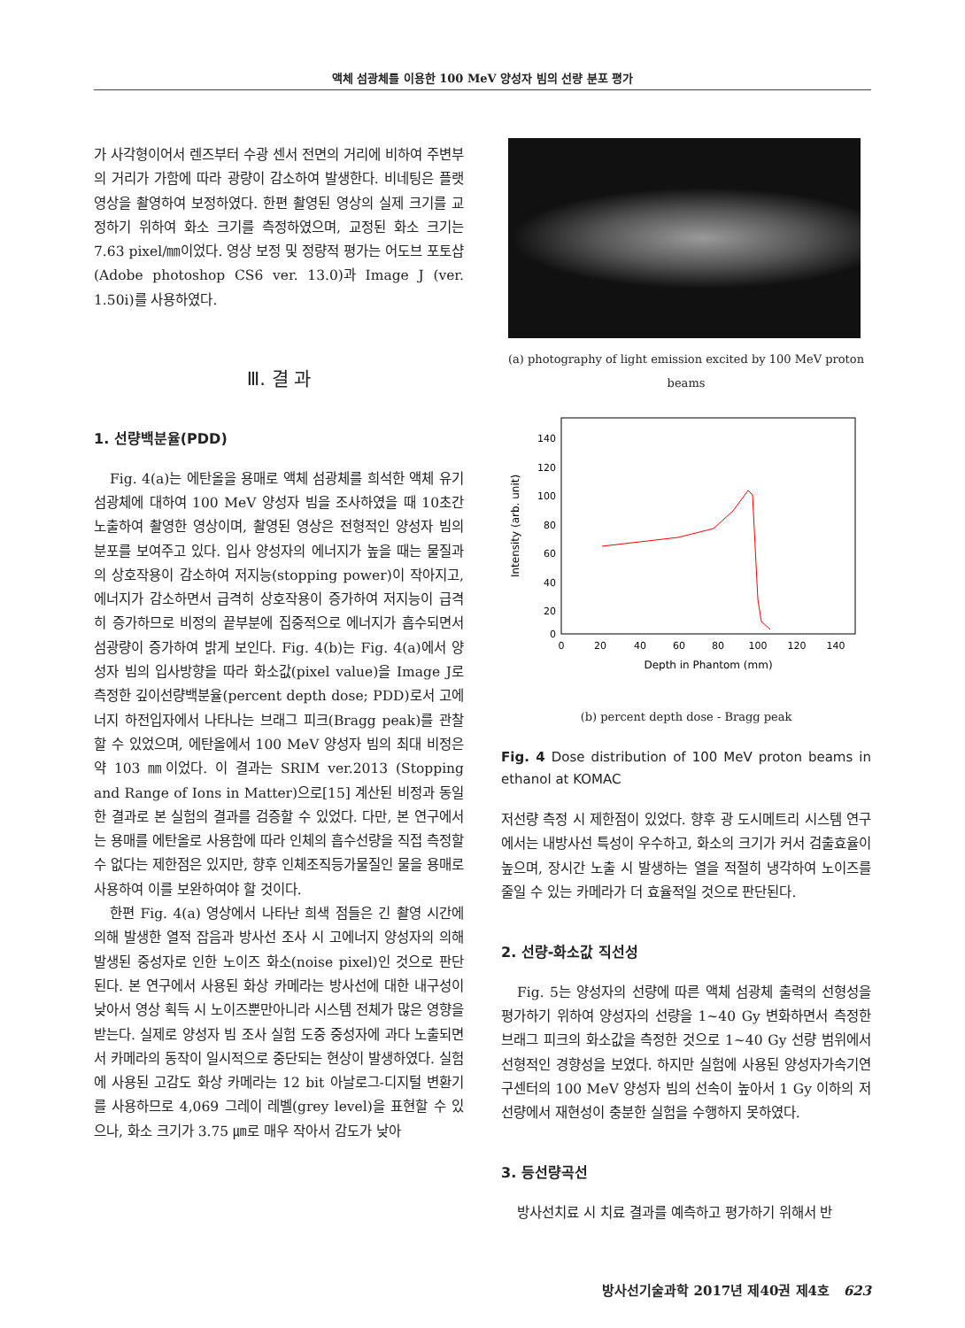액체 섬광체를 이용한 100 MeV 양성자 빔의 선량 분포 평가
가 사각형이어서 렌즈부터 수광 센서 전면의 거리에 비하여 주변부의 거리가 가함에 따라 광량이 감소하여 발생한다. 비네팅은 플랫 영상을 촬영하여 보정하였다. 한편 촬영된 영상의 실제 크기를 교정하기 위하여 화소 크기를 측정하였으며, 교정된 화소 크기는 7.63 pixel/㎜이었다. 영상 보정 및 정량적 평가는 어도브 포토샵(Adobe photoshop CS6 ver. 13.0)과 Image J (ver. 1.50i)를 사용하였다.
Ⅲ. 결 과
1. 선량백분율(PDD)
Fig. 4(a)는 에탄올을 용매로 액체 섬광체를 희석한 액체 유기섬광체에 대하여 100 MeV 양성자 빔을 조사하였을 때 10초간 노출하여 촬영한 영상이며, 촬영된 영상은 전형적인 양성자 빔의 분포를 보여주고 있다. 입사 양성자의 에너지가 높을 때는 물질과의 상호작용이 감소하여 저지능(stopping power)이 작아지고, 에너지가 감소하면서 급격히 상호작용이 증가하여 저지능이 급격히 증가하므로 비정의 끝부분에 집중적으로 에너지가 흡수되면서 섬광량이 증가하여 밝게 보인다. Fig. 4(b)는 Fig. 4(a)에서 양성자 빔의 입사방향을 따라 화소값(pixel value)을 Image J로 측정한 깊이선량백분율(percent depth dose; PDD)로서 고에너지 하전입자에서 나타나는 브래그 피크(Bragg peak)를 관찰할 수 있었으며, 에탄올에서 100 MeV 양성자 빔의 최대 비정은 약 103 ㎜이었다. 이 결과는 SRIM ver.2013 (Stopping and Range of Ions in Matter)으로[15] 계산된 비정과 동일한 결과로 본 실험의 결과를 검증할 수 있었다. 다만, 본 연구에서는 용매를 에탄올로 사용함에 따라 인체의 흡수선량을 직접 측정할 수 없다는 제한점은 있지만, 향후 인체조직등가물질인 물을 용매로 사용하여 이를 보완하여야 할 것이다.
한편 Fig. 4(a) 영상에서 나타난 희색 점들은 긴 촬영 시간에 의해 발생한 열적 잡음과 방사선 조사 시 고에너지 양성자의 의해 발생된 중성자로 인한 노이즈 화소(noise pixel)인 것으로 판단된다. 본 연구에서 사용된 화상 카메라는 방사선에 대한 내구성이 낮아서 영상 획득 시 노이즈뿐만아니라 시스템 전체가 많은 영향을 받는다. 실제로 양성자 빔 조사 실험 도중 중성자에 과다 노출되면서 카메라의 동작이 일시적으로 중단되는 현상이 발생하였다. 실험에 사용된 고감도 화상 카메라는 12 bit 아날로그-디지털 변환기를 사용하므로 4,069 그레이 레벨(grey level)을 표현할 수 있으나, 화소 크기가 3.75 ㎛로 매우 작아서 감도가 낮아
(a) photography of light emission excited by 100 MeV proton beams
140
120
100
80
60
40
20
0
0
20
40
60
80
100
120
140
Depth in Phantom (mm)
Intensity (arb. unit)
(b) percent depth dose - Bragg peak
Fig. 4 Dose distribution of 100 MeV proton beams in ethanol at KOMAC
저선량 측정 시 제한점이 있었다. 향후 광 도시메트리 시스템 연구에서는 내방사선 특성이 우수하고, 화소의 크기가 커서 검출효율이 높으며, 장시간 노출 시 발생하는 열을 적절히 냉각하여 노이즈를 줄일 수 있는 카메라가 더 효율적일 것으로 판단된다.
2. 선량-화소값 직선성
Fig. 5는 양성자의 선량에 따른 액체 섬광체 출력의 선형성을 평가하기 위하여 양성자의 선량을 1~40 Gy 변화하면서 측정한 브래그 피크의 화소값을 측정한 것으로 1~40 Gy 선량 범위에서 선형적인 경향성을 보였다. 하지만 실험에 사용된 양성자가속기연구센터의 100 MeV 양성자 빔의 선속이 높아서 1 Gy 이하의 저선량에서 재현성이 충분한 실험을 수행하지 못하였다.
3. 등선량곡선
방사선치료 시 치료 결과를 예측하고 평가하기 위해서 반
방사선기술과학 2017년 제40권 제4호 623